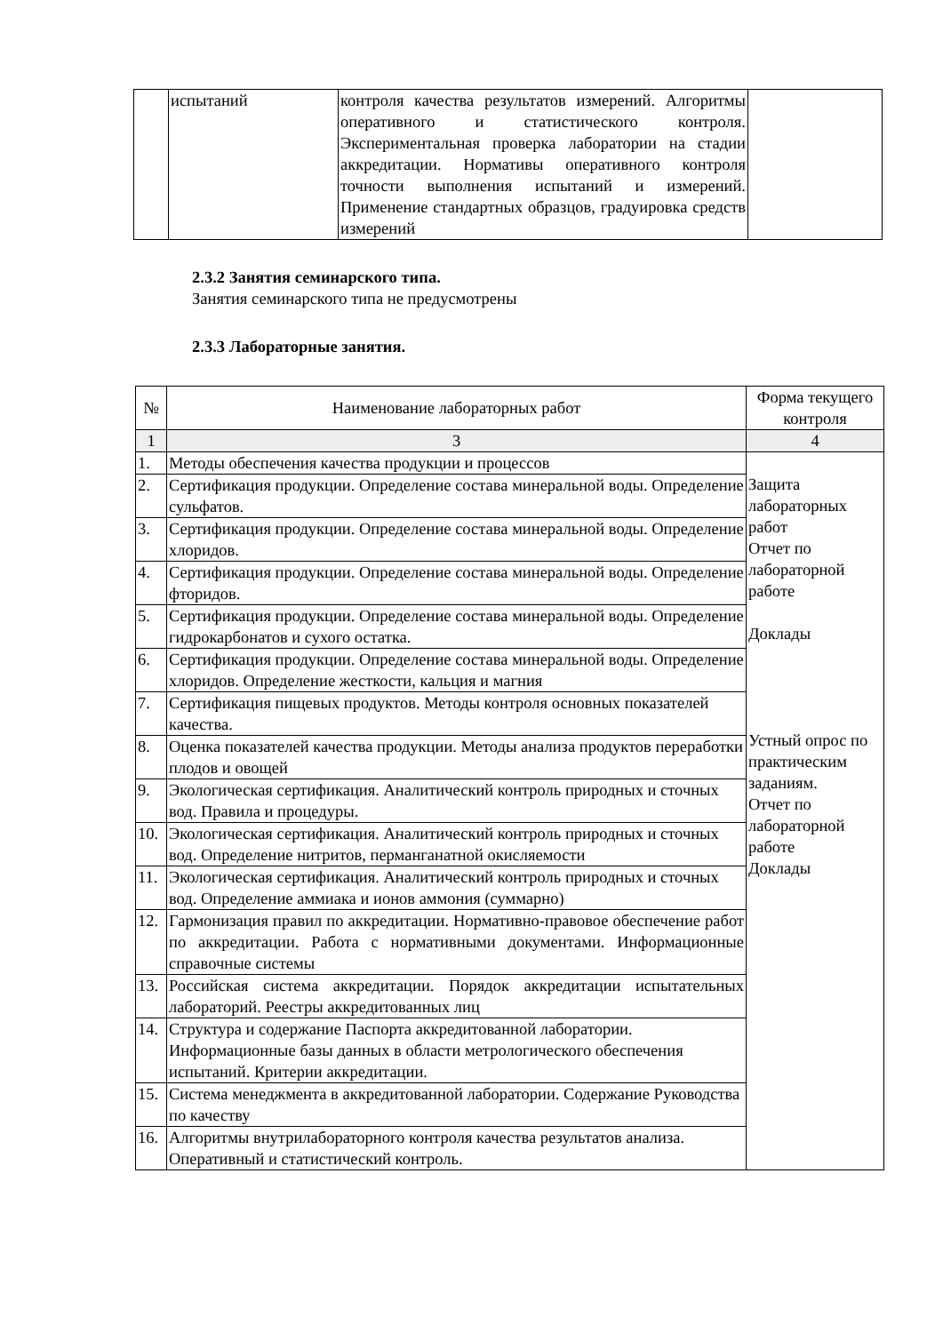| | испытаний | контроля качества результатов измерений. Алгоритмы оперативного и статистического контроля. Экспериментальная проверка лаборатории на стадии аккредитации. Нормативы оперативного контроля точности выполнения испытаний и измерений. Применение стандартных образцов, градуировка средств измерений | |
2.3.2 Занятия семинарского типа.
Занятия семинарского типа не предусмотрены
2.3.3 Лабораторные занятия.
| № | Наименование лабораторных работ | Форма текущего контроля |
| --- | --- | --- |
| 1 | 3 | 4 |
| 1. | Методы обеспечения качества продукции и процессов | Защита лабораторных работ Отчет по лабораторной работе Доклады Устный опрос по практическим заданиям. Отчет по лабораторной работе Доклады |
| 2. | Сертификация продукции. Определение состава минеральной воды. Определение сульфатов. | |
| 3. | Сертификация продукции. Определение состава минеральной воды. Определение хлоридов. | |
| 4. | Сертификация продукции. Определение состава минеральной воды. Определение фторидов. | |
| 5. | Сертификация продукции. Определение состава минеральной воды. Определение гидрокарбонатов и сухого остатка. | |
| 6. | Сертификация продукции. Определение состава минеральной воды. Определение хлоридов. Определение жесткости, кальция и магния | |
| 7. | Сертификация пищевых продуктов. Методы контроля основных показателей качества. | |
| 8. | Оценка показателей качества продукции. Методы анализа продуктов переработки плодов и овощей | |
| 9. | Экологическая сертификация. Аналитический контроль природных и сточных вод. Правила и процедуры. | |
| 10. | Экологическая сертификация. Аналитический контроль природных и сточных вод. Определение нитритов, перманганатной окисляемости | |
| 11. | Экологическая сертификация. Аналитический контроль природных и сточных вод. Определение аммиака и ионов аммония (суммарно) | |
| 12. | Гармонизация правил по аккредитации. Нормативно-правовое обеспечение работ по аккредитации. Работа с нормативными документами. Информационные справочные системы | |
| 13. | Российская система аккредитации. Порядок аккредитации испытательных лабораторий. Реестры аккредитованных лиц | |
| 14. | Структура и содержание Паспорта аккредитованной лаборатории. Информационные базы данных в области метрологического обеспечения испытаний. Критерии аккредитации. | |
| 15. | Система менеджмента в аккредитованной лаборатории. Содержание Руководства по качеству | |
| 16. | Алгоритмы внутрилабораторного контроля качества результатов анализа. Оперативный и статистический контроль. | |